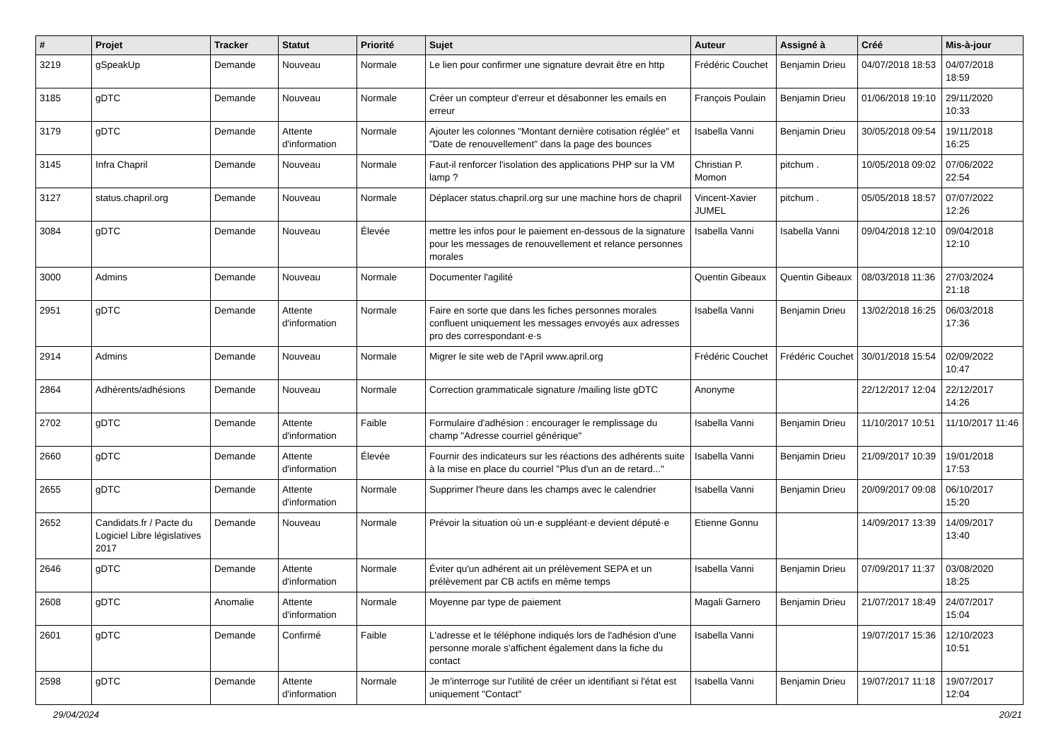| # | Projet | Tracker | Statut | Priorité | Sujet | Auteur | Assigné à | Créé | Mis-à-jour |
| --- | --- | --- | --- | --- | --- | --- | --- | --- | --- |
| 3219 | gSpeakUp | Demande | Nouveau | Normale | Le lien pour confirmer une signature devrait être en http | Frédéric Couchet | Benjamin Drieu | 04/07/2018 18:53 | 04/07/2018 18:59 |
| 3185 | gDTC | Demande | Nouveau | Normale | Créer un compteur d'erreur et désabonner les emails en erreur | François Poulain | Benjamin Drieu | 01/06/2018 19:10 | 29/11/2020 10:33 |
| 3179 | gDTC | Demande | Attente d'information | Normale | Ajouter les colonnes "Montant dernière cotisation réglée" et "Date de renouvellement" dans la page des bounces | Isabella Vanni | Benjamin Drieu | 30/05/2018 09:54 | 19/11/2018 16:25 |
| 3145 | Infra Chapril | Demande | Nouveau | Normale | Faut-il renforcer l'isolation des applications PHP sur la VM lamp ? | Christian P. Momon | pitchum . | 10/05/2018 09:02 | 07/06/2022 22:54 |
| 3127 | status.chapril.org | Demande | Nouveau | Normale | Déplacer status.chapril.org sur une machine hors de chapril | Vincent-Xavier JUMEL | pitchum . | 05/05/2018 18:57 | 07/07/2022 12:26 |
| 3084 | gDTC | Demande | Nouveau | Élevée | mettre les infos pour le paiement en-dessous de la signature pour les messages de renouvellement et relance personnes morales | Isabella Vanni | Isabella Vanni | 09/04/2018 12:10 | 09/04/2018 12:10 |
| 3000 | Admins | Demande | Nouveau | Normale | Documenter l'agilité | Quentin Gibeaux | Quentin Gibeaux | 08/03/2018 11:36 | 27/03/2024 21:18 |
| 2951 | gDTC | Demande | Attente d'information | Normale | Faire en sorte que dans les fiches personnes morales confluent uniquement les messages envoyés aux adresses pro des correspondant·e·s | Isabella Vanni | Benjamin Drieu | 13/02/2018 16:25 | 06/03/2018 17:36 |
| 2914 | Admins | Demande | Nouveau | Normale | Migrer le site web de l'April www.april.org | Frédéric Couchet | Frédéric Couchet | 30/01/2018 15:54 | 02/09/2022 10:47 |
| 2864 | Adhérents/adhésions | Demande | Nouveau | Normale | Correction grammaticale signature /mailing liste gDTC | Anonyme | | 22/12/2017 12:04 | 22/12/2017 14:26 |
| 2702 | gDTC | Demande | Attente d'information | Faible | Formulaire d'adhésion : encourager le remplissage du champ "Adresse courriel générique" | Isabella Vanni | Benjamin Drieu | 11/10/2017 10:51 | 11/10/2017 11:46 |
| 2660 | gDTC | Demande | Attente d'information | Élevée | Fournir des indicateurs sur les réactions des adhérents suite à la mise en place du courriel "Plus d'un an de retard..." | Isabella Vanni | Benjamin Drieu | 21/09/2017 10:39 | 19/01/2018 17:53 |
| 2655 | gDTC | Demande | Attente d'information | Normale | Supprimer l'heure dans les champs avec le calendrier | Isabella Vanni | Benjamin Drieu | 20/09/2017 09:08 | 06/10/2017 15:20 |
| 2652 | Candidats.fr / Pacte du Logiciel Libre législatives 2017 | Demande | Nouveau | Normale | Prévoir la situation où un·e suppléant·e devient député·e | Etienne Gonnu | | 14/09/2017 13:39 | 14/09/2017 13:40 |
| 2646 | gDTC | Demande | Attente d'information | Normale | Éviter qu'un adhérent ait un prélèvement SEPA et un prélèvement par CB actifs en même temps | Isabella Vanni | Benjamin Drieu | 07/09/2017 11:37 | 03/08/2020 18:25 |
| 2608 | gDTC | Anomalie | Attente d'information | Normale | Moyenne par type de paiement | Magali Garnero | Benjamin Drieu | 21/07/2017 18:49 | 24/07/2017 15:04 |
| 2601 | gDTC | Demande | Confirmé | Faible | L'adresse et le téléphone indiqués lors de l'adhésion d'une personne morale s'affichent également dans la fiche du contact | Isabella Vanni | | 19/07/2017 15:36 | 12/10/2023 10:51 |
| 2598 | gDTC | Demande | Attente d'information | Normale | Je m'interroge sur l'utilité de créer un identifiant si l'état est uniquement "Contact" | Isabella Vanni | Benjamin Drieu | 19/07/2017 11:18 | 19/07/2017 12:04 |
29/04/2024 20/21